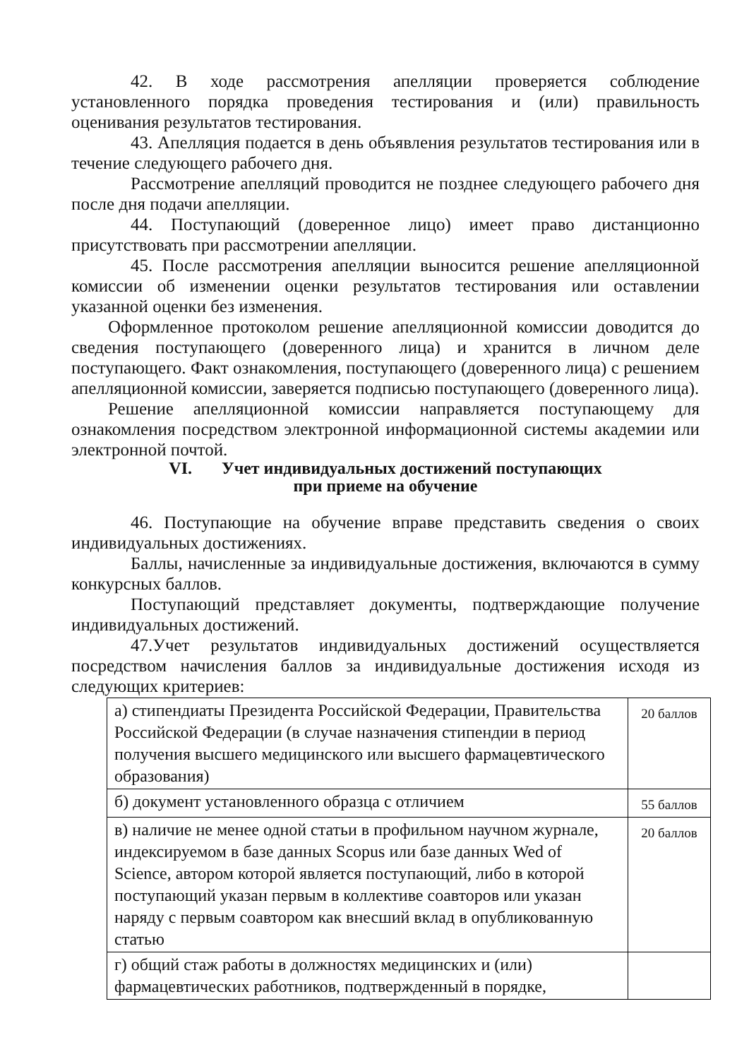42. В ходе рассмотрения апелляции проверяется соблюдение установленного порядка проведения тестирования и (или) правильность оценивания результатов тестирования.
43. Апелляция подается в день объявления результатов тестирования или в течение следующего рабочего дня.
Рассмотрение апелляций проводится не позднее следующего рабочего дня после дня подачи апелляции.
44. Поступающий (доверенное лицо) имеет право дистанционно присутствовать при рассмотрении апелляции.
45. После рассмотрения апелляции выносится решение апелляционной комиссии об изменении оценки результатов тестирования или оставлении указанной оценки без изменения.
Оформленное протоколом решение апелляционной комиссии доводится до сведения поступающего (доверенного лица) и хранится в личном деле поступающего. Факт ознакомления, поступающего (доверенного лица) с решением апелляционной комиссии, заверяется подписью поступающего (доверенного лица).
Решение апелляционной комиссии направляется поступающему для ознакомления посредством электронной информационной системы академии или электронной почтой.
VI. Учет индивидуальных достижений поступающих
при приеме на обучение
46. Поступающие на обучение вправе представить сведения о своих индивидуальных достижениях.
Баллы, начисленные за индивидуальные достижения, включаются в сумму конкурсных баллов.
Поступающий представляет документы, подтверждающие получение индивидуальных достижений.
47.Учет результатов индивидуальных достижений осуществляется посредством начисления баллов за индивидуальные достижения исходя из следующих критериев:
| а) стипендиаты Президента Российской Федерации, Правительства Российской Федерации (в случае назначения стипендии в период получения высшего медицинского или высшего фармацевтического образования) | 20 баллов |
| б) документ установленного образца с отличием | 55 баллов |
| в) наличие не менее одной статьи в профильном научном журнале, индексируемом в базе данных Scopus или базе данных Wed of Science, автором которой является поступающий, либо в которой поступающий указан первым в коллективе соавторов или указан наряду с первым соавтором как внесший вклад в опубликованную статью | 20 баллов |
| г) общий стаж работы в должностях медицинских и (или) фармацевтических работников, подтвержденный в порядке, | |